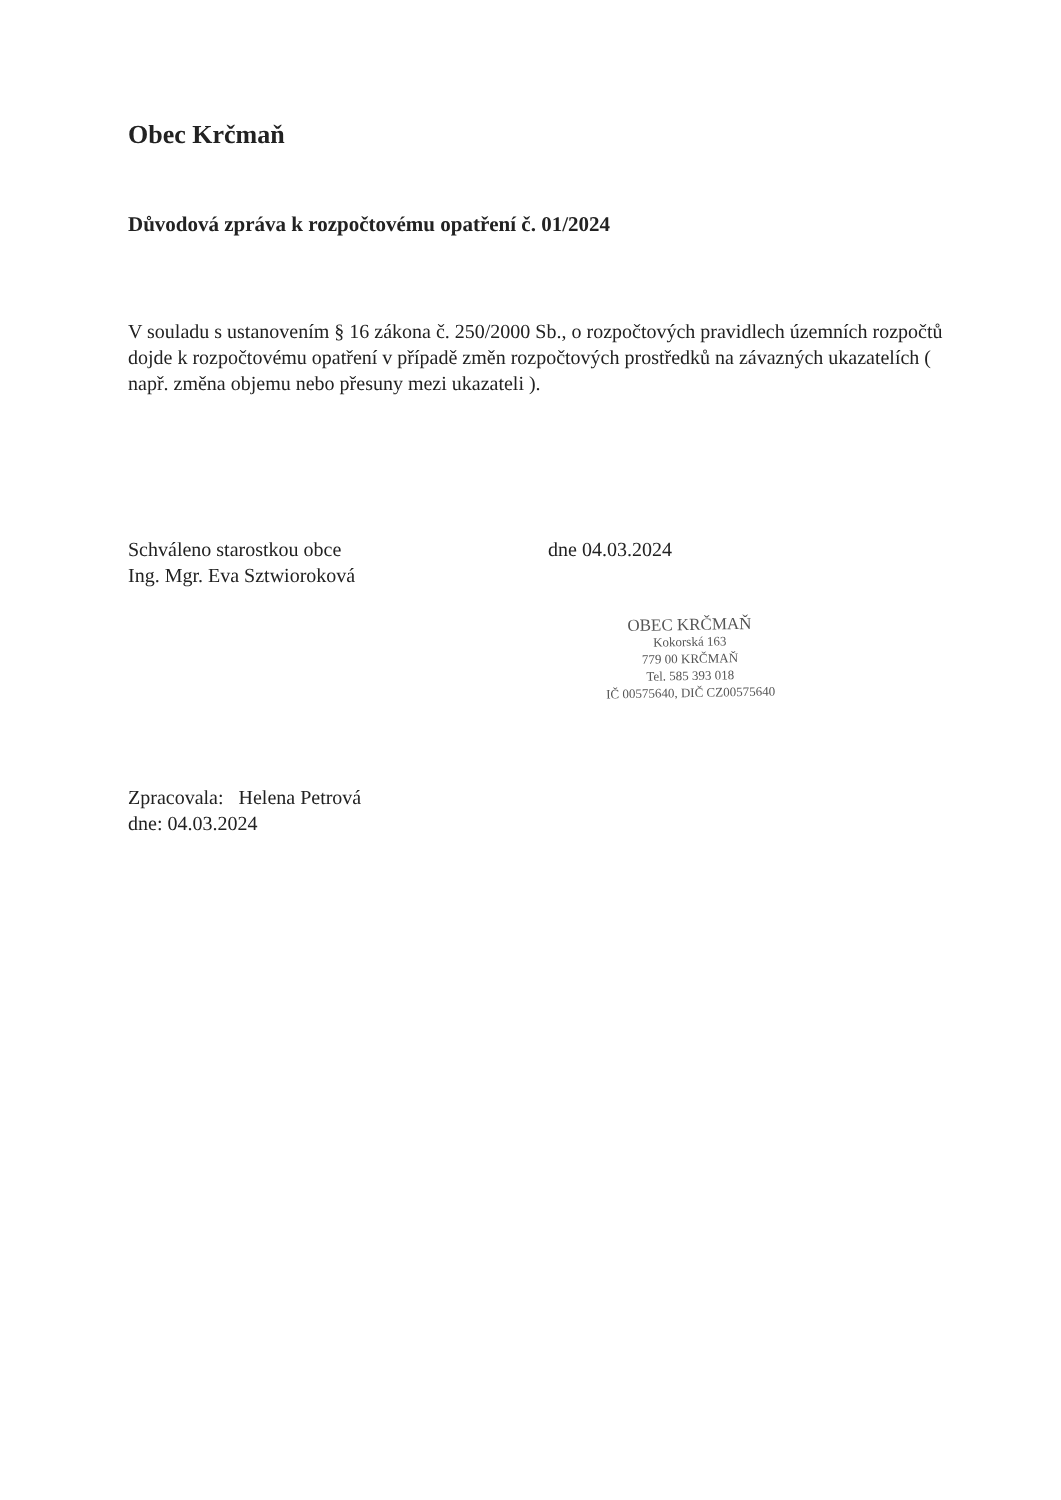Obec Krčmaň
Důvodová zpráva k rozpočtovému opatření č. 01/2024
V souladu s ustanovením § 16 zákona č. 250/2000 Sb., o rozpočtových pravidlech územních rozpočtů dojde k rozpočtovému opatření v případě změn rozpočtových prostředků na závazných ukazatelích ( např. změna objemu nebo přesuny mezi ukazateli ).
Schváleno starostkou obce
Ing. Mgr. Eva Sztwioroková
dne 04.03.2024
OBEC KRČMAŇ
Kokorská 163
779 00 KRČMAŇ
Tel. 585 393 018
IČ 00575640, DIČ CZ00575640
Zpracovala: Helena Petrová
dne: 04.03.2024